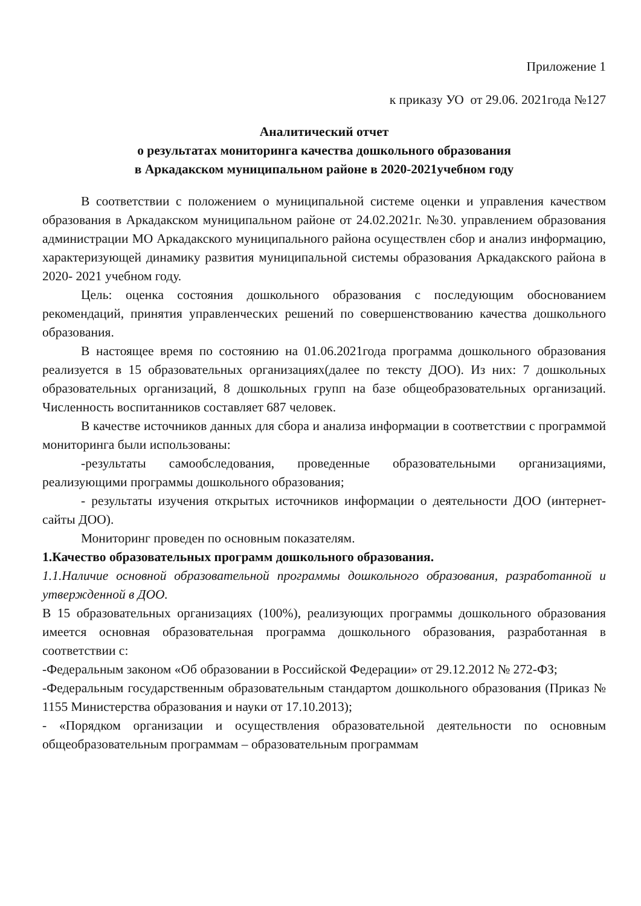Приложение 1
к приказу УО от 29.06. 2021года №127
Аналитический отчет
о результатах мониторинга качества дошкольного образования
в Аркадакском муниципальном районе в 2020-2021учебном году
В соответствии с положением о муниципальной системе оценки и управления качеством образования в Аркадакском муниципальном районе от 24.02.2021г. №30. управлением образования администрации МО Аркадакского муниципального района осуществлен сбор и анализ информацию, характеризующей динамику развития муниципальной системы образования Аркадакского района в 2020- 2021 учебном году.
Цель: оценка состояния дошкольного образования с последующим обоснованием рекомендаций, принятия управленческих решений по совершенствованию качества дошкольного образования.
В настоящее время по состоянию на 01.06.2021года программа дошкольного образования реализуется в 15 образовательных организациях(далее по тексту ДОО). Из них: 7 дошкольных образовательных организаций, 8 дошкольных групп на базе общеобразовательных организаций. Численность воспитанников составляет 687 человек.
В качестве источников данных для сбора и анализа информации в соответствии с программой мониторинга были использованы:
-результаты самообследования, проведенные образовательными организациями, реализующими программы дошкольного образования;
- результаты изучения открытых источников информации о деятельности ДОО (интернет- сайты ДОО).
Мониторинг проведен по основным показателям.
1.Качество образовательных программ дошкольного образования.
1.1.Наличие основной образовательной программы дошкольного образования, разработанной и утвержденной в ДОО.
В 15 образовательных организациях (100%), реализующих программы дошкольного образования имеется основная образовательная программа дошкольного образования, разработанная в соответствии с:
-Федеральным законом «Об образовании в Российской Федерации» от 29.12.2012 № 272-ФЗ;
-Федеральным государственным образовательным стандартом дошкольного образования (Приказ № 1155 Министерства образования и науки от 17.10.2013);
- «Порядком организации и осуществления образовательной деятельности по основным общеобразовательным программам – образовательным программам